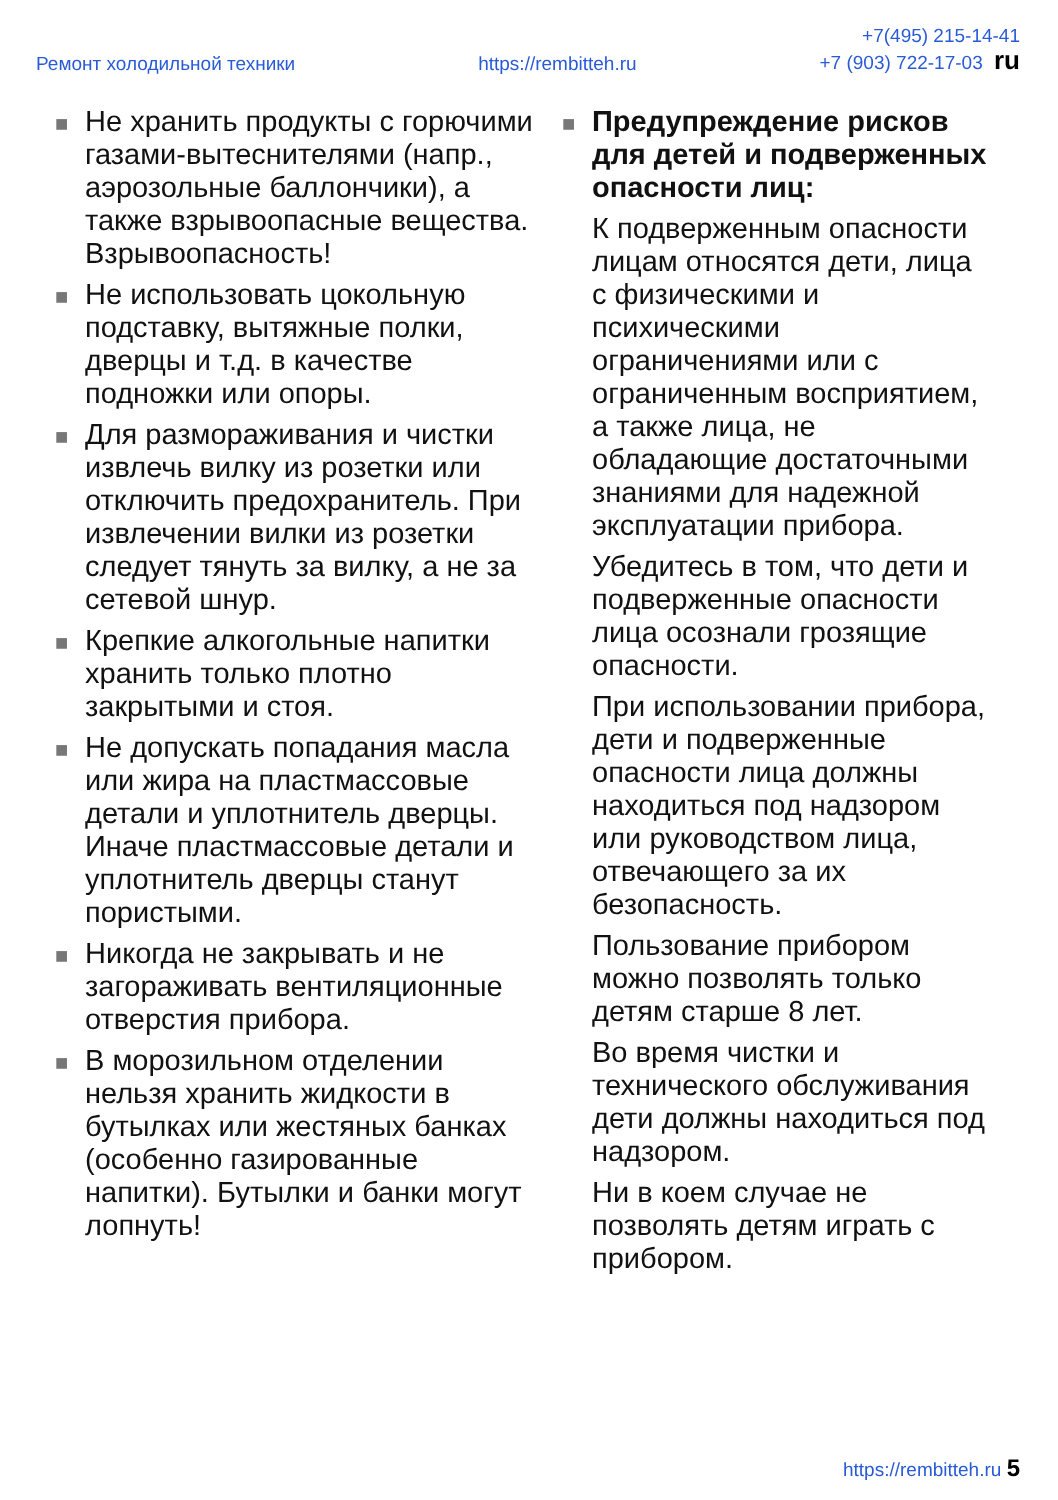Ремонт холодильной техники https://rembitteh.ru +7(495) 215-14-41
+7 (903) 722-17-03 ru
■ Не хранить продукты с горючими газами-вытеснителями (напр., аэрозольные баллончики), а также взрывоопасные вещества. Взрывоопасность!
■ Не использовать цокольную подставку, вытяжные полки, дверцы и т.д. в качестве подножки или опоры.
■ Для размораживания и чистки извлечь вилку из розетки или отключить предохранитель. При извлечении вилки из розетки следует тянуть за вилку, а не за сетевой шнур.
■ Крепкие алкогольные напитки хранить только плотно закрытыми и стоя.
■ Не допускать попадания масла или жира на пластмассовые детали и уплотнитель дверцы. Иначе пластмассовые детали и уплотнитель дверцы станут пористыми.
■ Никогда не закрывать и не загораживать вентиляционные отверстия прибора.
■ В морозильном отделении нельзя хранить жидкости в бутылках или жестяных банках (особенно газированные напитки). Бутылки и банки могут лопнуть!
■ Предупреждение рисков для детей и подверженных опасности лиц:
К подверженным опасности лицам относятся дети, лица с физическими и психическими ограничениями или с ограниченным восприятием, а также лица, не обладающие достаточными знаниями для надежной эксплуатации прибора.
Убедитесь в том, что дети и подверженные опасности лица осознали грозящие опасности.
При использовании прибора, дети и подверженные опасности лица должны находиться под надзором или руководством лица, отвечающего за их безопасность.
Пользование прибором можно позволять только детям старше 8 лет.
Во время чистки и технического обслуживания дети должны находиться под надзором.
Ни в коем случае не позволять детям играть с прибором.
https://rembitteh.ru 5